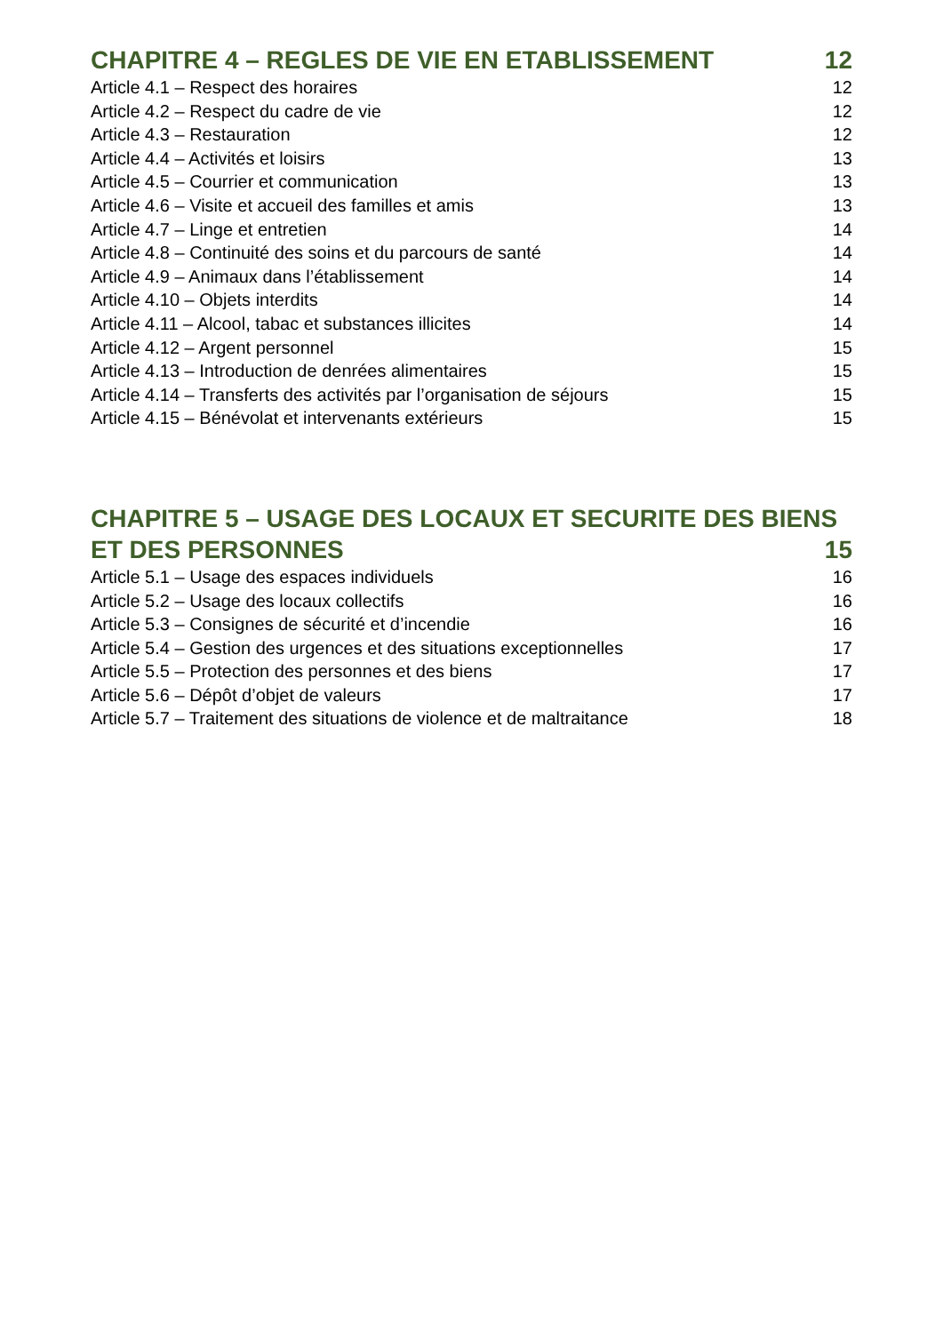CHAPITRE 4 – REGLES DE VIE EN ETABLISSEMENT 12
Article 4.1 – Respect des horaires 12
Article 4.2 – Respect du cadre de vie 12
Article 4.3 – Restauration 12
Article 4.4 – Activités et loisirs 13
Article 4.5 – Courrier et communication 13
Article 4.6 – Visite et accueil des familles et amis 13
Article 4.7 – Linge et entretien 14
Article 4.8 – Continuité des soins et du parcours de santé 14
Article 4.9 – Animaux dans l’établissement 14
Article 4.10 – Objets interdits 14
Article 4.11 – Alcool, tabac et substances illicites 14
Article 4.12 – Argent personnel 15
Article 4.13 – Introduction de denrées alimentaires 15
Article 4.14 – Transferts des activités par l’organisation de séjours 15
Article 4.15 – Bénévolat et intervenants extérieurs 15
CHAPITRE 5 – USAGE DES LOCAUX ET SECURITE DES BIENS
ET DES PERSONNES 15
Article 5.1 – Usage des espaces individuels 16
Article 5.2 – Usage des locaux collectifs 16
Article 5.3 – Consignes de sécurité et d’incendie 16
Article 5.4 – Gestion des urgences et des situations exceptionnelles 17
Article 5.5 – Protection des personnes et des biens 17
Article 5.6 – Dépôt d’objet de valeurs 17
Article 5.7 – Traitement des situations de violence et de maltraitance 18